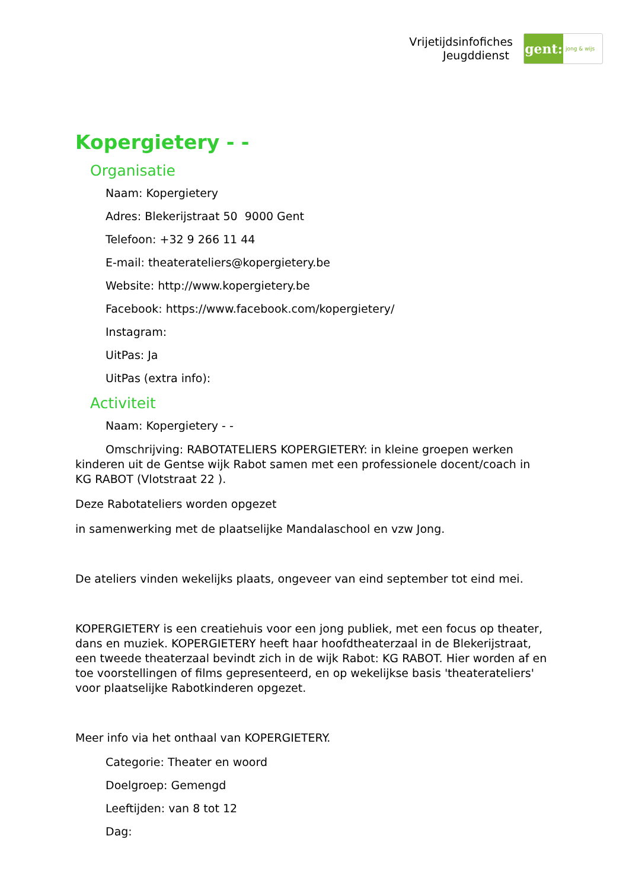Vrijetijdsinfofiches
Jeugddienst
gent:
jong & wijs
Kopergietery - -
Organisatie
Naam: Kopergietery
Adres: Blekerijstraat 50 9000 Gent
Telefoon: +32 9 266 11 44
E-mail: theaterateliers@kopergietery.be
Website: http://www.kopergietery.be
Facebook: https://www.facebook.com/kopergietery/
Instagram:
UitPas: Ja
UitPas (extra info):
Activiteit
Naam: Kopergietery - -
Omschrijving: RABOTATELIERS KOPERGIETERY: in kleine groepen werken kinderen uit de Gentse wijk Rabot samen met een professionele docent/coach in KG RABOT (Vlotstraat 22 ).
Deze Rabotateliers worden opgezet
in samenwerking met de plaatselijke Mandalaschool en vzw Jong.
De ateliers vinden wekelijks plaats, ongeveer van eind september tot eind mei.
KOPERGIETERY is een creatiehuis voor een jong publiek, met een focus op theater, dans en muziek. KOPERGIETERY heeft haar hoofdtheaterzaal in de Blekerijstraat, een tweede theaterzaal bevindt zich in de wijk Rabot: KG RABOT. Hier worden af en toe voorstellingen of films gepresenteerd, en op wekelijkse basis 'theaterateliers' voor plaatselijke Rabotkinderen opgezet.
Meer info via het onthaal van KOPERGIETERY.
Categorie: Theater en woord
Doelgroep: Gemengd
Leeftijden: van 8 tot 12
Dag: